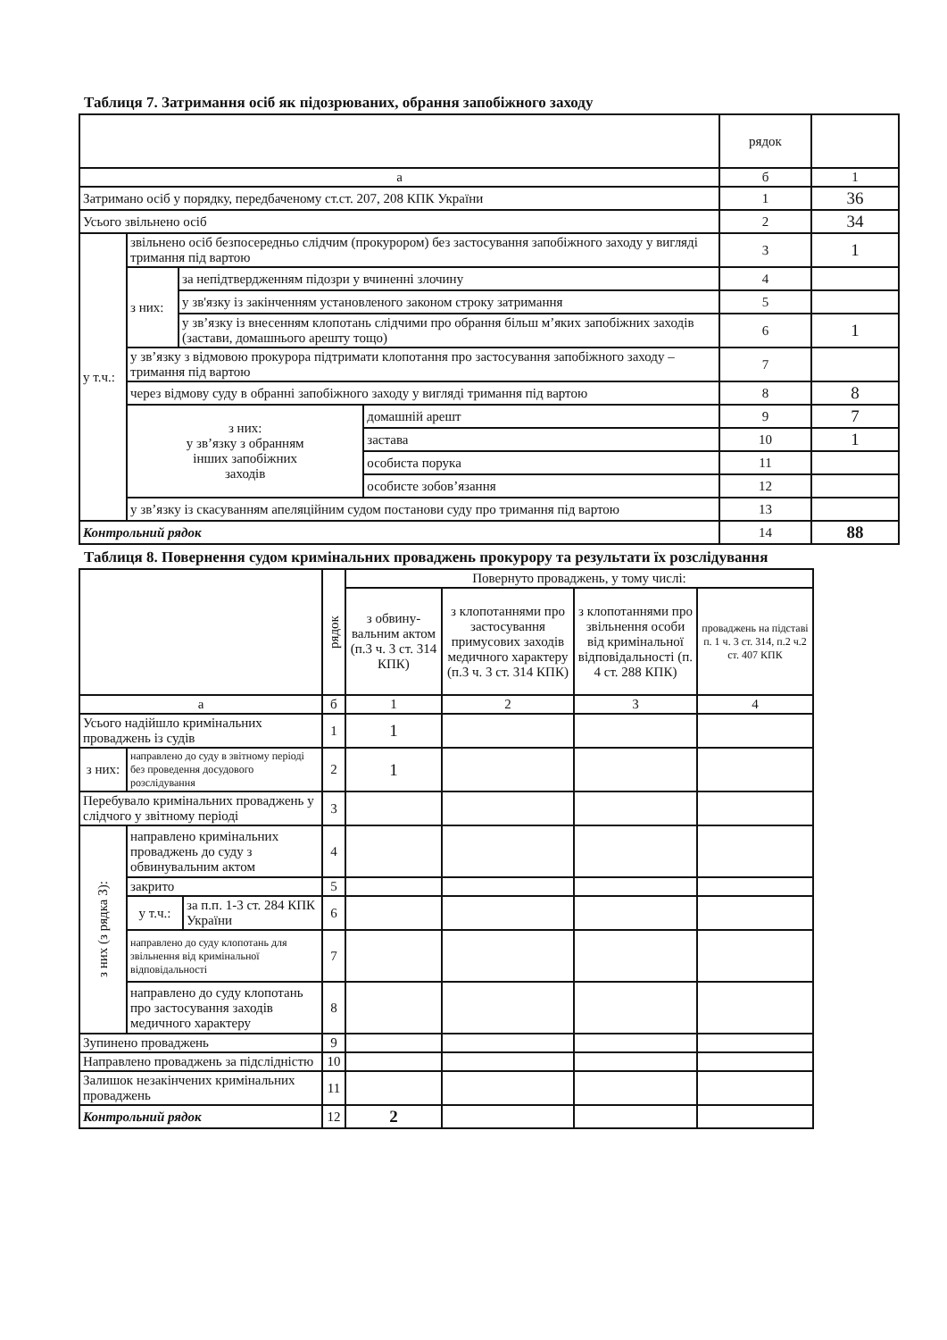Таблиця 7. Затримання осіб як підозрюваних, обрання запобіжного заходу
| | | | | рядок | |
| --- | --- | --- | --- | --- | --- |
| а | | | | б | 1 |
| Затримано осіб у порядку, передбаченому ст.ст. 207, 208 КПК України | | | | 1 | 36 |
| Усього звільнено осіб | | | | 2 | 34 |
| у т.ч.: | звільнено осіб безпосередньо слідчим (прокурором) без застосування запобіжного заходу у вигляді тримання під вартою | | | 3 | 1 |
| | з них: | за непідтвердженням підозри у вчиненні злочину | | 4 | |
| | | у зв'язку із закінченням установленого законом строку затримання | | 5 | |
| | | у зв’язку із внесенням клопотань слідчими про обрання більш м’яких запобіжних заходів (застави, домашнього арешту тощо) | | 6 | 1 |
| | у зв’язку з відмовою прокурора підтримати клопотання про застосування запобіжного заходу – тримання під вартою | | | 7 | |
| | через відмову суду в обранні запобіжного заходу у вигляді тримання під вартою | | | 8 | 8 |
| | з них: у зв’язку з обранням інших запобіжних заходів | | домашній арешт | 9 | 7 |
| | | | застава | 10 | 1 |
| | | | особиста порука | 11 | |
| | | | особисте зобов’язання | 12 | |
| | у зв’язку із скасуванням апеляційним судом постанови суду про тримання під вартою | | | 13 | |
| Контрольний рядок | | | | 14 | 88 |
Таблиця 8. Повернення судом кримінальних проваджень прокурору та результати їх розслідування
| | | | рядок | Повернуто проваджень, у тому числі: | | | |
| --- | --- | --- | --- | --- | --- | --- | --- |
| | | | | з обвину- вальним актом (п.3 ч. 3 ст. 314 КПК) | з клопотаннями про застосування примусових заходів медичного характеру (п.3 ч. 3 ст. 314 КПК) | з клопотаннями про звільнення особи від кримінальної відповідальності (п. 4 ст. 288 КПК) | проваджень на підставі п. 1 ч. 3 ст. 314, п.2 ч.2 ст. 407 КПК |
| а | | | б | 1 | 2 | 3 | 4 |
| Усього надійшло кримінальних проваджень із судів | | | 1 | 1 | | | |
| з них: | направлено до суду в звітному періоді без проведення досудового розслідування | | 2 | 1 | | | |
| Перебувало кримінальних проваджень у слідчого у звітному періоді | | | 3 | | | | |
| з них (з рядка 3): | направлено кримінальних проваджень до суду з обвинувальним актом | | 4 | | | | |
| | закрито | | 5 | | | | |
| | у т.ч.: | за п.п. 1-3 ст. 284 КПК України | 6 | | | | |
| | направлено до суду клопотань для звільнення від кримінальної відповідальності | | 7 | | | | |
| | направлено до суду клопотань про застосування заходів медичного характеру | | 8 | | | | |
| Зупинено проваджень | | | 9 | | | | |
| Направлено проваджень за підслідністю | | | 10 | | | | |
| Залишок незакінчених кримінальних проваджень | | | 11 | | | | |
| Контрольний рядок | | | 12 | 2 | | | |